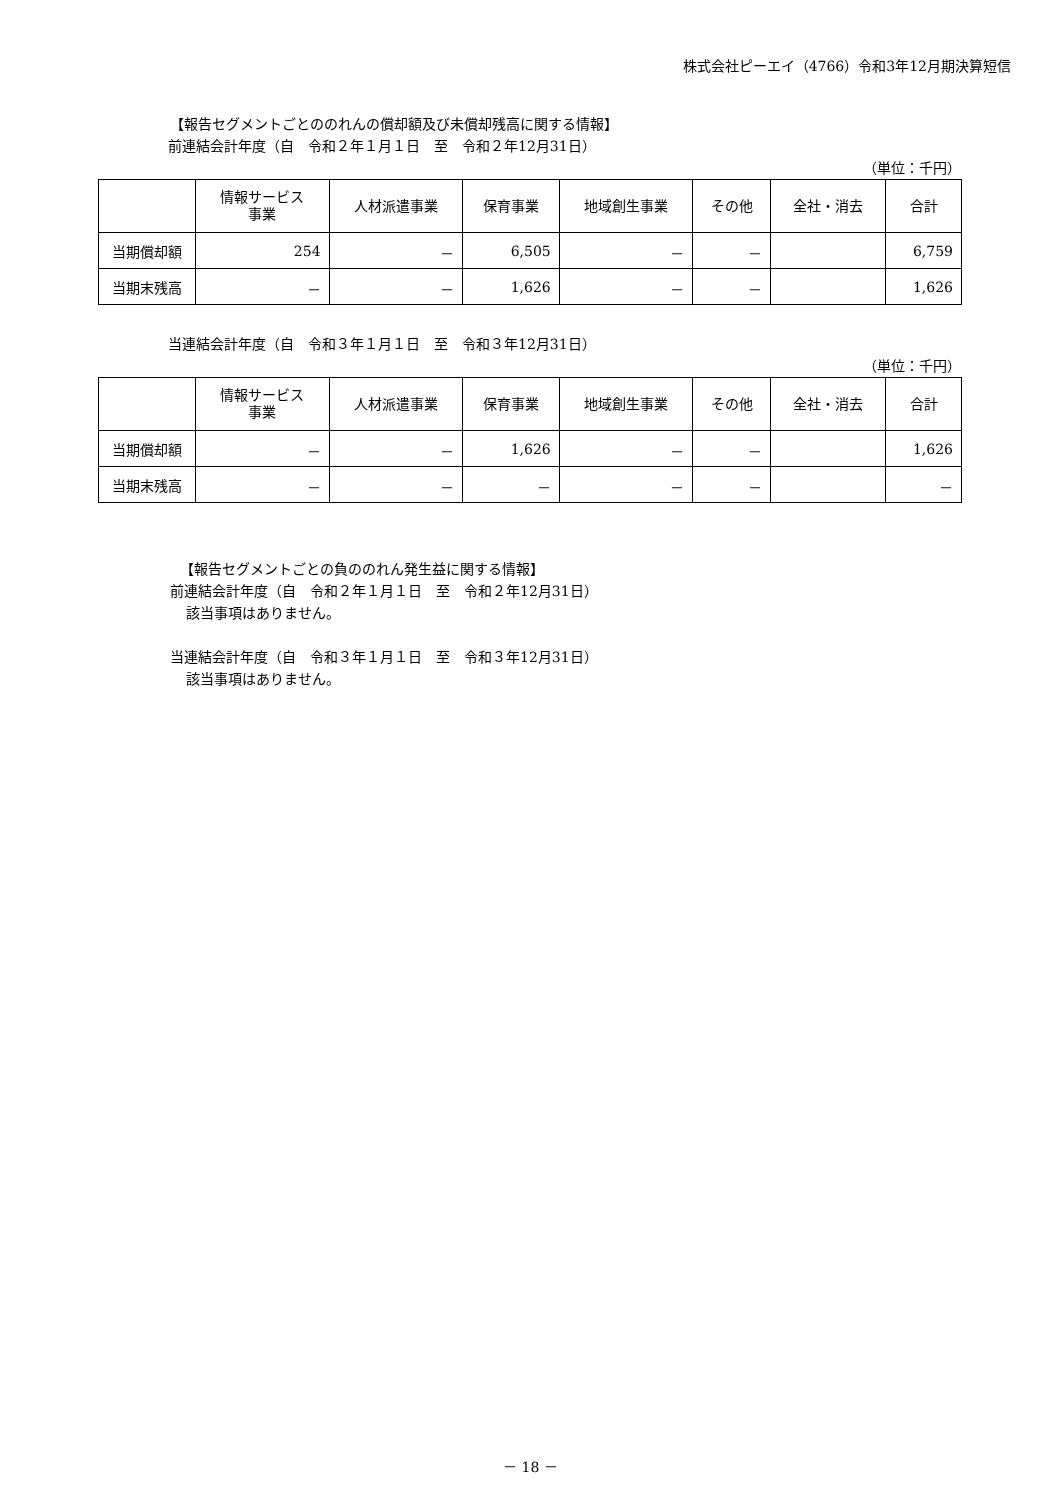株式会社ピーエイ（4766）令和3年12月期決算短信
【報告セグメントごとののれんの償却額及び未償却残高に関する情報】
前連結会計年度（自　令和２年１月１日　至　令和２年12月31日）
（単位：千円）
| | 情報サービス 事業 | 人材派遣事業 | 保育事業 | 地域創生事業 | その他 | 全社・消去 | 合計 |
| --- | --- | --- | --- | --- | --- | --- | --- |
| 当期償却額 | 254 | － | 6,505 | － | － | | 6,759 |
| 当期末残高 | － | － | 1,626 | － | － | | 1,626 |
当連結会計年度（自　令和３年１月１日　至　令和３年12月31日）
（単位：千円）
| | 情報サービス 事業 | 人材派遣事業 | 保育事業 | 地域創生事業 | その他 | 全社・消去 | 合計 |
| --- | --- | --- | --- | --- | --- | --- | --- |
| 当期償却額 | － | － | 1,626 | － | － | | 1,626 |
| 当期末残高 | － | － | － | － | － | | － |
【報告セグメントごとの負ののれん発生益に関する情報】
前連結会計年度（自　令和２年１月１日　至　令和２年12月31日）
該当事項はありません。
当連結会計年度（自　令和３年１月１日　至　令和３年12月31日）
該当事項はありません。
－ 18 －